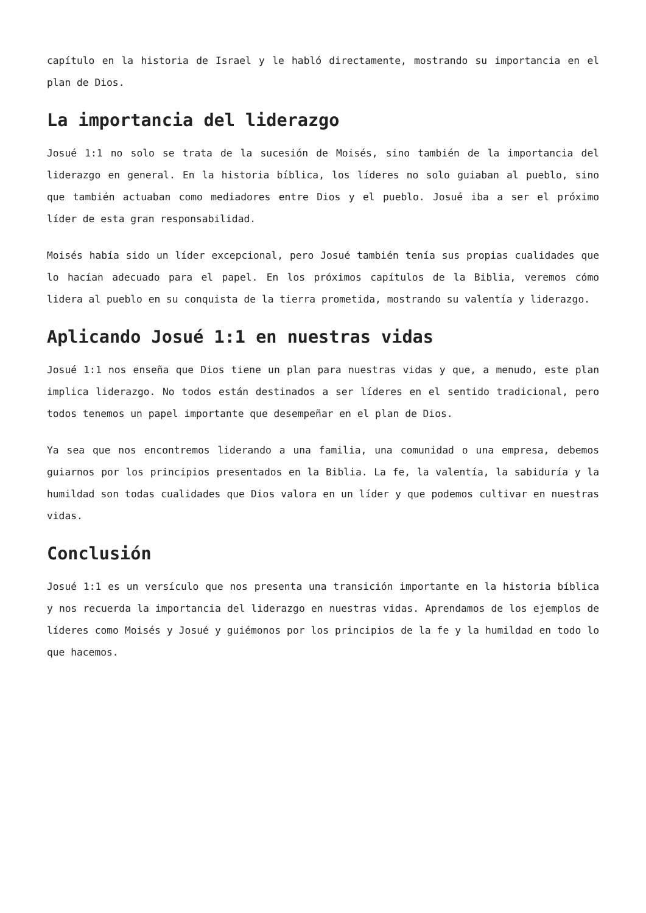capítulo en la historia de Israel y le habló directamente, mostrando su importancia en el plan de Dios.
La importancia del liderazgo
Josué 1:1 no solo se trata de la sucesión de Moisés, sino también de la importancia del liderazgo en general. En la historia bíblica, los líderes no solo guiaban al pueblo, sino que también actuaban como mediadores entre Dios y el pueblo. Josué iba a ser el próximo líder de esta gran responsabilidad.
Moisés había sido un líder excepcional, pero Josué también tenía sus propias cualidades que lo hacían adecuado para el papel. En los próximos capítulos de la Biblia, veremos cómo lidera al pueblo en su conquista de la tierra prometida, mostrando su valentía y liderazgo.
Aplicando Josué 1:1 en nuestras vidas
Josué 1:1 nos enseña que Dios tiene un plan para nuestras vidas y que, a menudo, este plan implica liderazgo. No todos están destinados a ser líderes en el sentido tradicional, pero todos tenemos un papel importante que desempeñar en el plan de Dios.
Ya sea que nos encontremos liderando a una familia, una comunidad o una empresa, debemos guiarnos por los principios presentados en la Biblia. La fe, la valentía, la sabiduría y la humildad son todas cualidades que Dios valora en un líder y que podemos cultivar en nuestras vidas.
Conclusión
Josué 1:1 es un versículo que nos presenta una transición importante en la historia bíblica y nos recuerda la importancia del liderazgo en nuestras vidas. Aprendamos de los ejemplos de líderes como Moisés y Josué y guiémonos por los principios de la fe y la humildad en todo lo que hacemos.